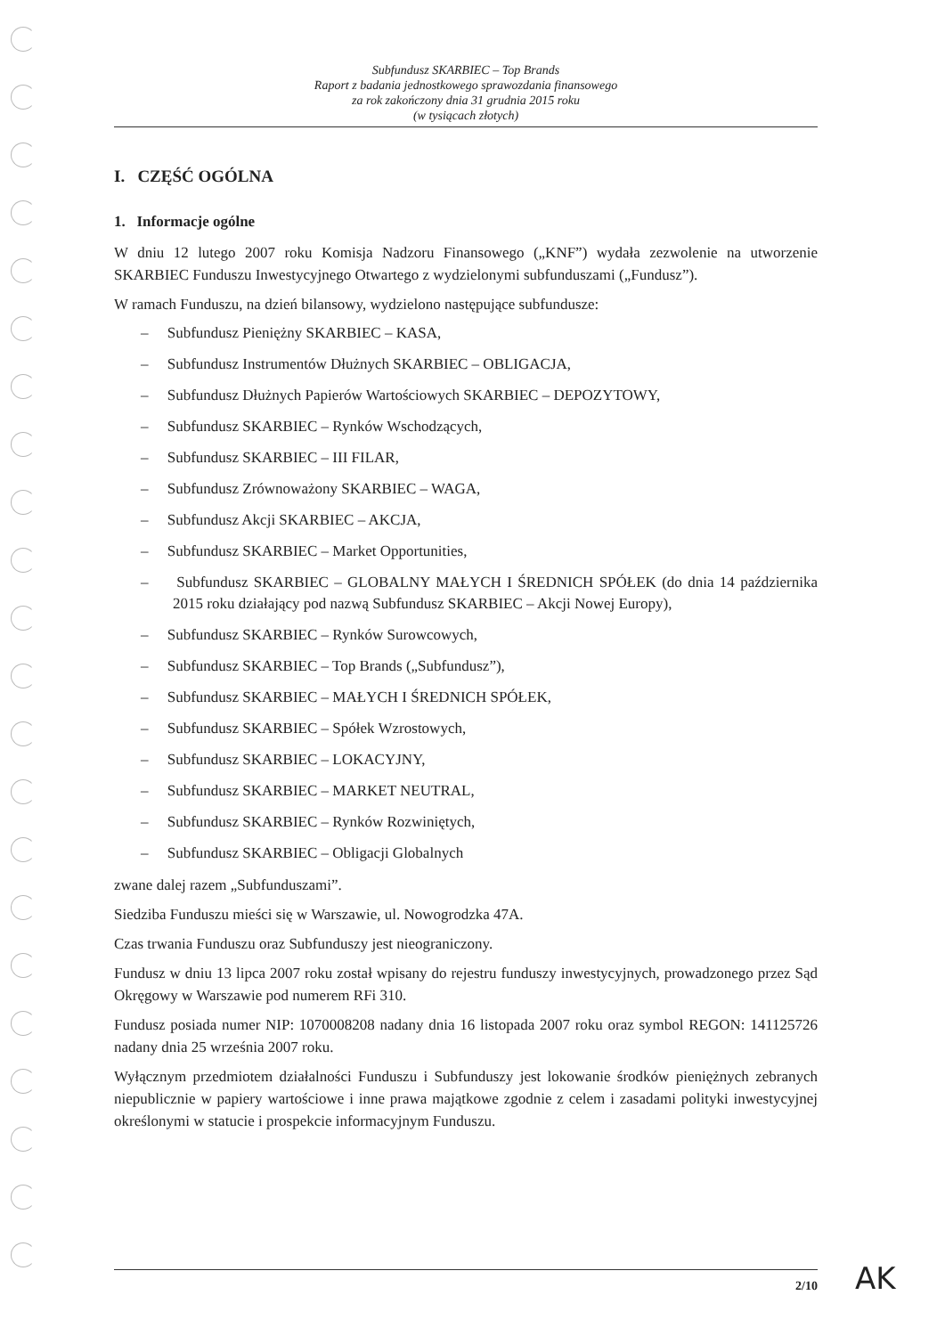Subfundusz SKARBIEC – Top Brands
Raport z badania jednostkowego sprawozdania finansowego
za rok zakończony dnia 31 grudnia 2015 roku
(w tysiącach złotych)
I. CZĘŚĆ OGÓLNA
1. Informacje ogólne
W dniu 12 lutego 2007 roku Komisja Nadzoru Finansowego („KNF”) wydała zezwolenie na utworzenie SKARBIEC Funduszu Inwestycyjnego Otwartego z wydzielonymi subfunduszami („Fundusz”).
W ramach Funduszu, na dzień bilansowy, wydzielono następujące subfundusze:
– Subfundusz Pieniężny SKARBIEC – KASA,
– Subfundusz Instrumentów Dłużnych SKARBIEC – OBLIGACJA,
– Subfundusz Dłużnych Papierów Wartościowych SKARBIEC – DEPOZYTOWY,
– Subfundusz SKARBIEC – Rynków Wschodzących,
– Subfundusz SKARBIEC – III FILAR,
– Subfundusz Zrównoważony SKARBIEC – WAGA,
– Subfundusz Akcji SKARBIEC – AKCJA,
– Subfundusz SKARBIEC – Market Opportunities,
– Subfundusz SKARBIEC – GLOBALNY MAŁYCH I ŚREDNICH SPÓŁEK (do dnia 14 października 2015 roku działający pod nazwą Subfundusz SKARBIEC – Akcji Nowej Europy),
– Subfundusz SKARBIEC – Rynków Surowcowych,
– Subfundusz SKARBIEC – Top Brands („Subfundusz”),
– Subfundusz SKARBIEC – MAŁYCH I ŚREDNICH SPÓŁEK,
– Subfundusz SKARBIEC – Spółek Wzrostowych,
– Subfundusz SKARBIEC – LOKACYJNY,
– Subfundusz SKARBIEC – MARKET NEUTRAL,
– Subfundusz SKARBIEC – Rynków Rozwiniętych,
– Subfundusz SKARBIEC – Obligacji Globalnych
zwane dalej razem „Subfunduszami”.
Siedziba Funduszu mieści się w Warszawie, ul. Nowogrodzka 47A.
Czas trwania Funduszu oraz Subfunduszy jest nieograniczony.
Fundusz w dniu 13 lipca 2007 roku został wpisany do rejestru funduszy inwestycyjnych, prowadzonego przez Sąd Okręgowy w Warszawie pod numerem RFi 310.
Fundusz posiada numer NIP: 1070008208 nadany dnia 16 listopada 2007 roku oraz symbol REGON: 141125726 nadany dnia 25 września 2007 roku.
Wyłącznym przedmiotem działalności Funduszu i Subfunduszy jest lokowanie środków pieniężnych zebranych niepublicznie w papiery wartościowe i inne prawa majątkowe zgodnie z celem i zasadami polityki inwestycyjnej określonymi w statucie i prospekcie informacyjnym Funduszu.
2/10 AK